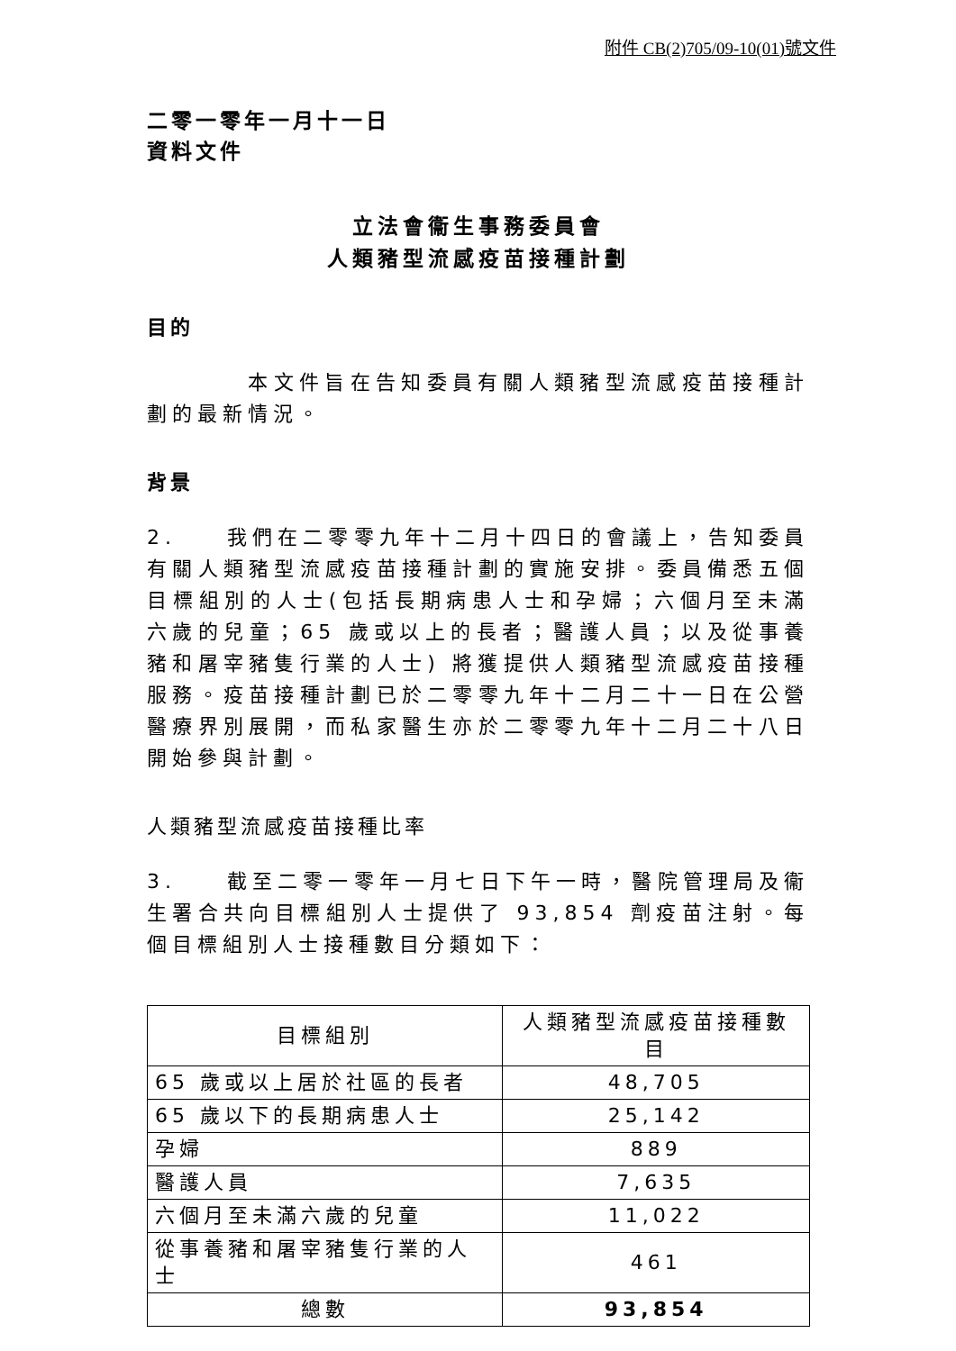附件 CB(2)705/09-10(01)號文件
二零一零年一月十一日
資料文件
立法會衞生事務委員會
人類豬型流感疫苗接種計劃
目的
    本文件旨在告知委員有關人類豬型流感疫苗接種計劃的最新情況。
背景
2.  我們在二零零九年十二月十四日的會議上，告知委員有關人類豬型流感疫苗接種計劃的實施安排。委員備悉五個目標組別的人士(包括長期病患人士和孕婦；六個月至未滿六歲的兒童；65 歲或以上的長者；醫護人員；以及從事養豬和屠宰豬隻行業的人士) 將獲提供人類豬型流感疫苗接種服務。疫苗接種計劃已於二零零九年十二月二十一日在公營醫療界別展開，而私家醫生亦於二零零九年十二月二十八日開始參與計劃。
人類豬型流感疫苗接種比率
3.  截至二零一零年一月七日下午一時，醫院管理局及衞生署合共向目標組別人士提供了 93,854 劑疫苗注射。每個目標組別人士接種數目分類如下：
| 目標組別 | 人類豬型流感疫苗接種數目 |
| --- | --- |
| 65 歲或以上居於社區的長者 | 48,705 |
| 65 歲以下的長期病患人士 | 25,142 |
| 孕婦 | 889 |
| 醫護人員 | 7,635 |
| 六個月至未滿六歲的兒童 | 11,022 |
| 從事養豬和屠宰豬隻行業的人士 | 461 |
| 總數 | 93,854 |